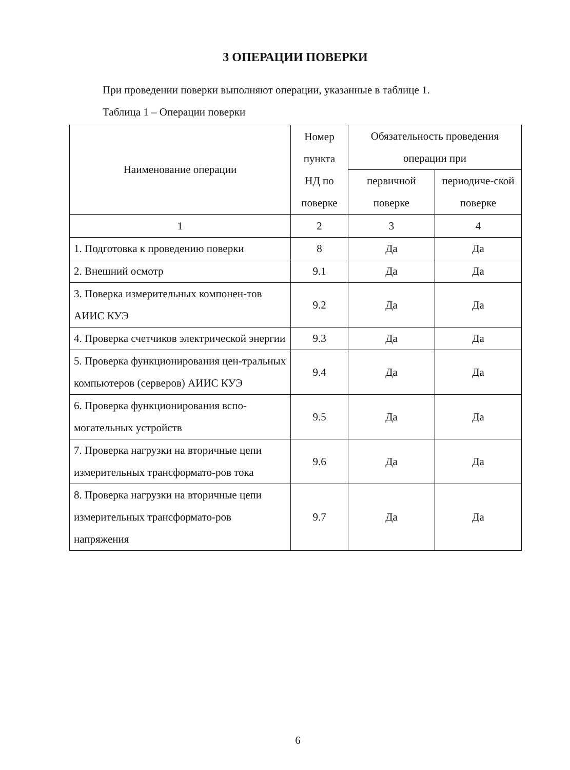3 ОПЕРАЦИИ ПОВЕРКИ
При проведении поверки выполняют операции, указанные в таблице 1.
Таблица 1 – Операции поверки
| Наименование операции | Номер пункта НД по поверке | Обязательность проведения операции при | |
| --- | --- | --- | --- |
| | | первичной поверке | периодиче-ской поверке |
| 1 | 2 | 3 | 4 |
| 1. Подготовка к проведению поверки | 8 | Да | Да |
| 2. Внешний осмотр | 9.1 | Да | Да |
| 3. Поверка измерительных компонен-тов АИИС КУЭ | 9.2 | Да | Да |
| 4. Проверка счетчиков электрической энергии | 9.3 | Да | Да |
| 5. Проверка функционирования цен-тральных компьютеров (серверов) АИИС КУЭ | 9.4 | Да | Да |
| 6. Проверка функционирования вспо-могательных устройств | 9.5 | Да | Да |
| 7. Проверка нагрузки на вторичные цепи измерительных трансформато-ров тока | 9.6 | Да | Да |
| 8. Проверка нагрузки на вторичные цепи измерительных трансформато-ров напряжения | 9.7 | Да | Да |
6